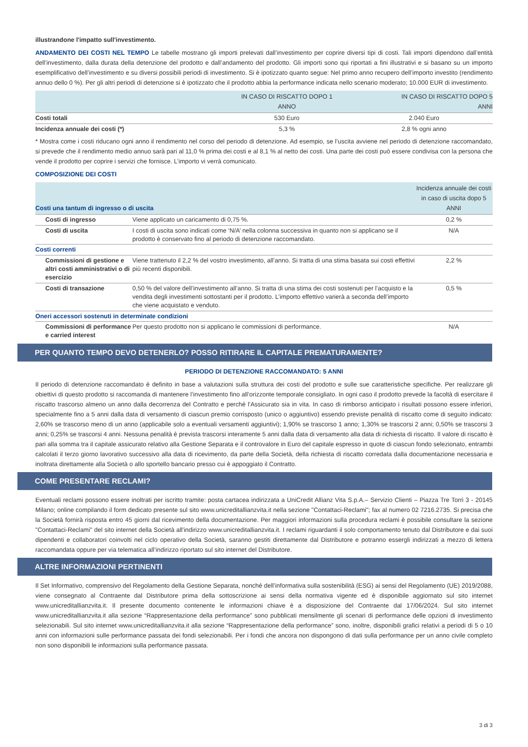illustrandone l'impatto sull'investimento.
ANDAMENTO DEI COSTI NEL TEMPO Le tabelle mostrano gli importi prelevati dall’investimento per coprire diversi tipi di costi. Tali importi dipendono dall’entità dell’investimento, dalla durata della detenzione del prodotto e dall’andamento del prodotto. Gli importi sono qui riportati a fini illustrativi e si basano su un importo esemplificativo dell’investimento e su diversi possibili periodi di investimento. Si è ipotizzato quanto segue: Nel primo anno recupero dell’importo investito (rendimento annuo dello 0 %). Per gli altri periodi di detenzione si è ipotizzato che il prodotto abbia la performance indicata nello scenario moderato; 10.000 EUR di investimento.
| | IN CASO DI RISCATTO DOPO 1 ANNO | IN CASO DI RISCATTO DOPO 5 ANNI |
| --- | --- | --- |
| Costi totali | 530 Euro | 2.040 Euro |
| Incidenza annuale dei costi (*) | 5,3 % | 2,8 % ogni anno |
* Mostra come i costi riducano ogni anno il rendimento nel corso del periodo di detenzione. Ad esempio, se l’uscita avviene nel periodo di detenzione raccomandato, si prevede che il rendimento medio annuo sarà pari al 11,0 % prima dei costi e al 8,1 % al netto dei costi. Una parte dei costi può essere condivisa con la persona che vende il prodotto per coprire i servizi che fornisce. L’importo vi verrà comunicato.
COMPOSIZIONE DEI COSTI
| Costi una tantum di ingresso o di uscita | | Incidenza annuale dei costi in caso di uscita dopo 5 ANNI |
| --- | --- | --- |
| Costi di ingresso | Viene applicato un caricamento di 0,75 %. | 0,2 % |
| Costi di uscita | I costi di uscita sono indicati come ‘N/A’ nella colonna successiva in quanto non si applicano se il prodotto è conservato fino al periodo di detenzione raccomandato. | N/A |
| Costi correnti | | |
| Commissioni di gestione e altri costi amministrativi o di esercizio | Viene trattenuto il 2,2 % del vostro investimento, all’anno. Si tratta di una stima basata sui costi effettivi più recenti disponibili. | 2,2 % |
| Costi di transazione | 0,50 % del valore dell’investimento all’anno. Si tratta di una stima dei costi sostenuti per l’acquisto e la vendita degli investimenti sottostanti per il prodotto. L’importo effettivo varierà a seconda dell’importo che viene acquistato e venduto. | 0,5 % |
| Oneri accessori sostenuti in determinate condizioni | | |
| Commissioni di performance e carried interest | Per questo prodotto non si applicano le commissioni di performance. | N/A |
PER QUANTO TEMPO DEVO DETENERLO? POSSO RITIRARE IL CAPITALE PREMATURAMENTE?
PERIODO DI DETENZIONE RACCOMANDATO: 5 ANNI
Il periodo di detenzione raccomandato è definito in base a valutazioni sulla struttura dei costi del prodotto e sulle sue caratteristiche specifiche. Per realizzare gli obiettivi di questo prodotto si raccomanda di mantenere l’investimento fino all’orizzonte temporale consigliato. In ogni caso il prodotto prevede la facoltà di esercitare il riscatto trascorso almeno un anno dalla decorrenza del Contratto e perché l'Assicurato sia in vita. In caso di rimborso anticipato i risultati possono essere inferiori, specialmente fino a 5 anni dalla data di versamento di ciascun premio corrisposto (unico o aggiuntivo) essendo previste penalità di riscatto come di seguito indicato: 2,60% se trascorso meno di un anno (applicabile solo a eventuali versamenti aggiuntivi); 1,90% se trascorso 1 anno; 1,30% se trascorsi 2 anni; 0,50% se trascorsi 3 anni; 0,25% se trascorsi 4 anni. Nessuna penalità è prevista trascorsi interamente 5 anni dalla data di versamento alla data di richiesta di riscatto. Il valore di riscatto è pari alla somma tra il capitale assicurato relativo alla Gestione Separata e il controvalore in Euro del capitale espresso in quote di ciascun fondo selezionato, entrambi calcolati il terzo giorno lavorativo successivo alla data di ricevimento, da parte della Società, della richiesta di riscatto corredata dalla documentazione necessaria e inoltrata direttamente alla Società o allo sportello bancario presso cui è appoggiato il Contratto.
COME PRESENTARE RECLAMI?
Eventuali reclami possono essere inoltrati per iscritto tramite: posta cartacea indirizzata a UniCredit Allianz Vita S.p.A.– Servizio Clienti – Piazza Tre Torri 3 - 20145 Milano; online compilando il form dedicato presente sul sito www.unicreditallianzvita.it nella sezione "Contattaci-Reclami"; fax al numero 02 7216.2735. Si precisa che la Società fornirà risposta entro 45 giorni dal ricevimento della documentazione. Per maggiori informazioni sulla procedura reclami è possibile consultare la sezione "Contattaci-Reclami" del sito internet della Società all'indirizzo www.unicreditallianzvita.it. I reclami riguardanti il solo comportamento tenuto dal Distributore e dai suoi dipendenti e collaboratori coinvolti nel ciclo operativo della Società, saranno gestiti direttamente dal Distributore e potranno essergli indirizzati a mezzo di lettera raccomandata oppure per via telematica all’indirizzo riportato sul sito internet del Distributore.
ALTRE INFORMAZIONI PERTINENTI
Il Set Informativo, comprensivo del Regolamento della Gestione Separata, nonché dell’informativa sulla sostenibilità (ESG) ai sensi del Regolamento (UE) 2019/2088, viene consegnato al Contraente dal Distributore prima della sottoscrizione ai sensi della normativa vigente ed è disponibile aggiornato sul sito internet www.unicreditallianzvita.it. Il presente documento contenente le informazioni chiave è a disposizione del Contraente dal 17/06/2024. Sul sito internet www.unicreditallianzvita.it alla sezione “Rappresentazione della performance” sono pubblicati mensilmente gli scenari di performance delle opzioni di investimento selezionabili. Sul sito internet www.unicreditallianzvita.it alla sezione “Rappresentazione della performance” sono, inoltre, disponibili grafici relativi a periodi di 5 o 10 anni con informazioni sulle performance passata dei fondi selezionabili. Per i fondi che ancora non dispongono di dati sulla performance per un anno civile completo non sono disponibili le informazioni sulla performance passata.
3 di 3